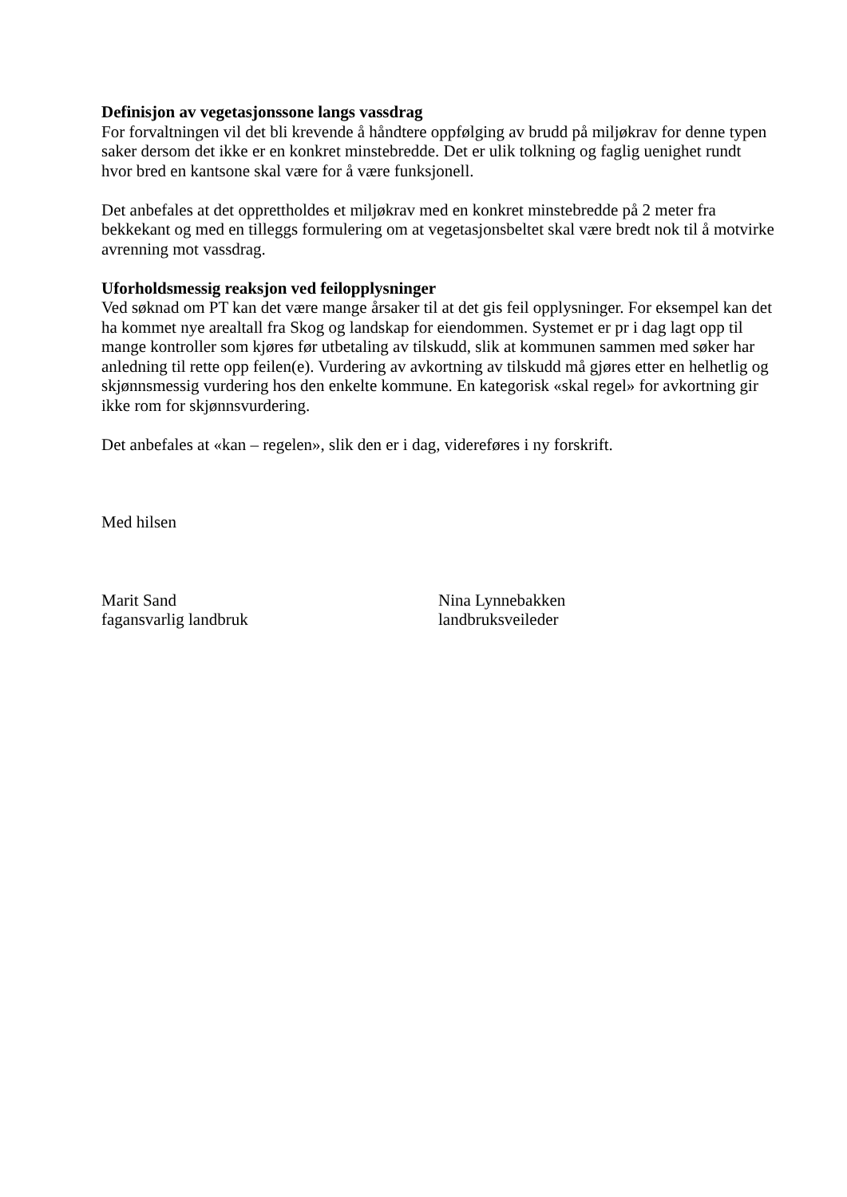Definisjon av vegetasjonssone langs vassdrag
For forvaltningen vil det bli krevende å håndtere oppfølging av brudd på miljøkrav for denne typen saker dersom det ikke er en konkret minstebredde. Det er ulik tolkning og faglig uenighet rundt hvor bred en kantsone skal være for å være funksjonell.
Det anbefales at det opprettholdes et miljøkrav med en konkret minstebredde på 2 meter fra bekkekant og med en tilleggs formulering om at vegetasjonsbeltet skal være bredt nok til å motvirke avrenning mot vassdrag.
Uforholdsmessig reaksjon ved feilopplysninger
Ved søknad om PT kan det være mange årsaker til at det gis feil opplysninger. For eksempel kan det ha kommet nye arealtall fra Skog og landskap for eiendommen. Systemet er pr i dag lagt opp til mange kontroller som kjøres før utbetaling av tilskudd, slik at kommunen sammen med søker har anledning til rette opp feilen(e). Vurdering av avkortning av tilskudd må gjøres etter en helhetlig og skjønnsmessig vurdering hos den enkelte kommune. En kategorisk «skal regel» for avkortning gir ikke rom for skjønnsvurdering.
Det anbefales at «kan – regelen», slik den er i dag, videreføres i ny forskrift.
Med hilsen
Marit Sand
fagansvarlig landbruk
Nina Lynnebakken
landbruksveileder